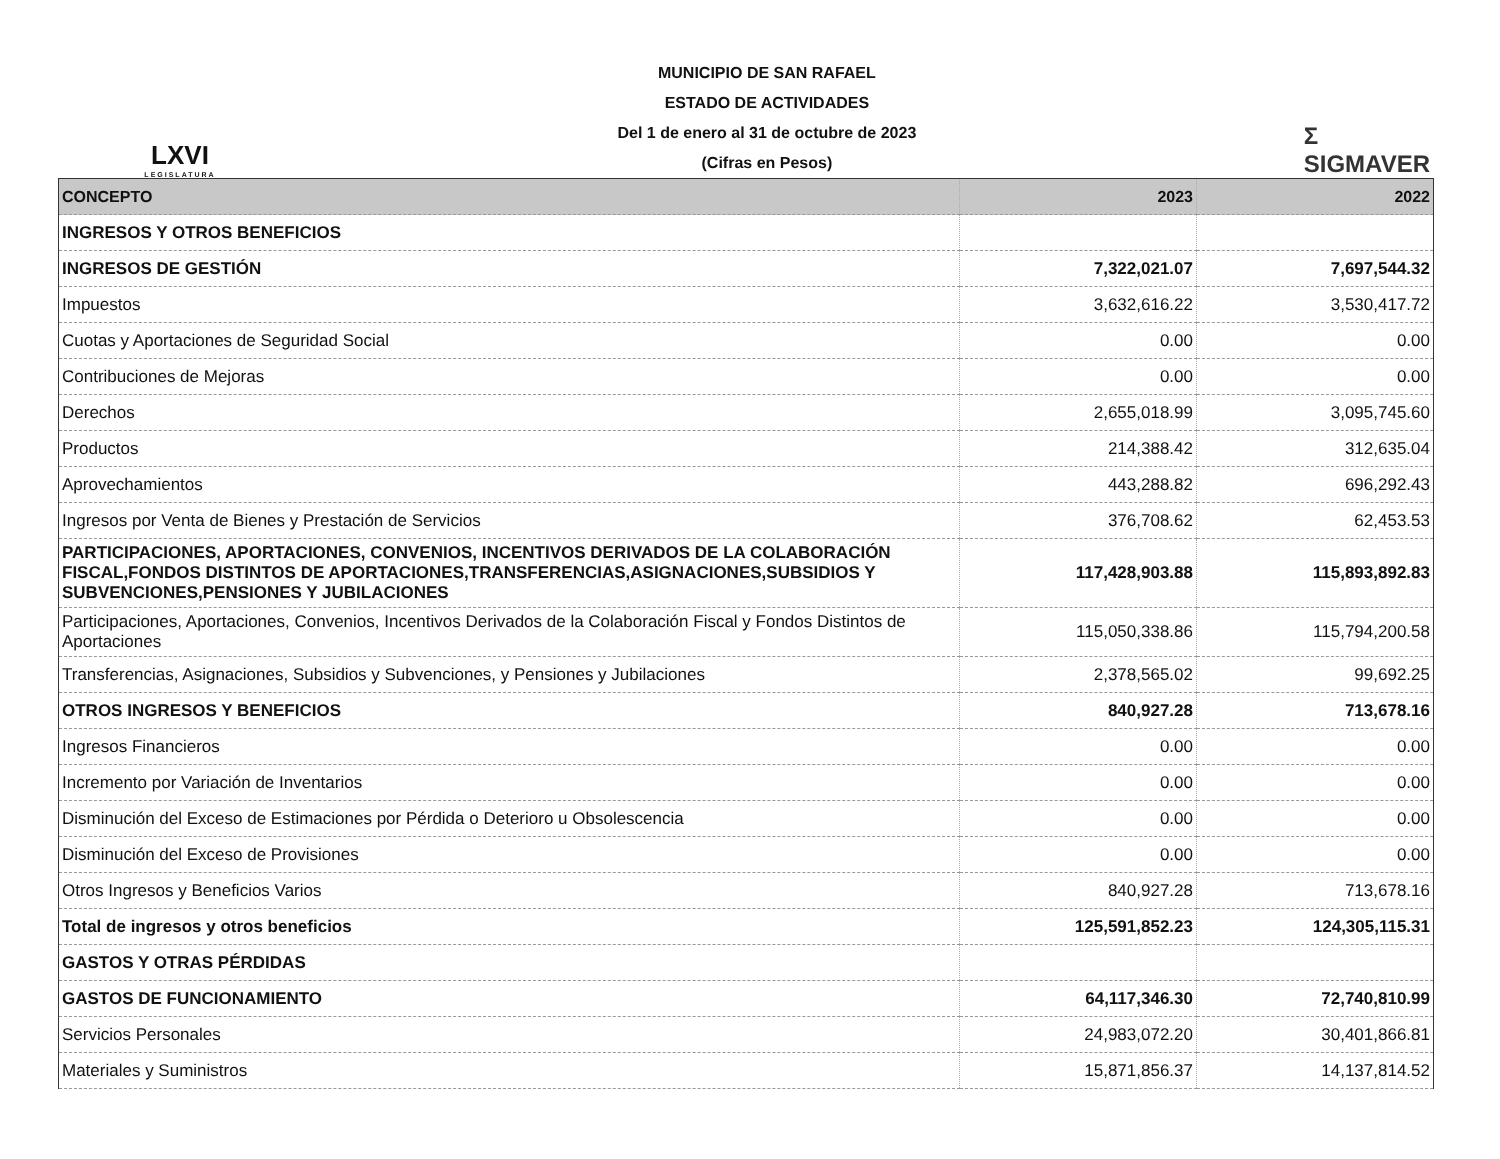LXVI
LEGISLATURA
MUNICIPIO DE SAN RAFAEL
ESTADO DE ACTIVIDADES
Del 1 de enero al 31 de octubre de 2023
(Cifras en Pesos)
Σ
SIGMAVER
| CONCEPTO | 2023 | 2022 |
| --- | --- | --- |
| INGRESOS Y OTROS BENEFICIOS | | |
| INGRESOS DE GESTIÓN | 7,322,021.07 | 7,697,544.32 |
| Impuestos | 3,632,616.22 | 3,530,417.72 |
| Cuotas y Aportaciones de Seguridad Social | 0.00 | 0.00 |
| Contribuciones de Mejoras | 0.00 | 0.00 |
| Derechos | 2,655,018.99 | 3,095,745.60 |
| Productos | 214,388.42 | 312,635.04 |
| Aprovechamientos | 443,288.82 | 696,292.43 |
| Ingresos por Venta de Bienes y Prestación de Servicios | 376,708.62 | 62,453.53 |
| PARTICIPACIONES, APORTACIONES, CONVENIOS, INCENTIVOS DERIVADOS DE LA COLABORACIÓN FISCAL,FONDOS DISTINTOS DE APORTACIONES,TRANSFERENCIAS,ASIGNACIONES,SUBSIDIOS Y SUBVENCIONES,PENSIONES Y JUBILACIONES | 117,428,903.88 | 115,893,892.83 |
| Participaciones, Aportaciones, Convenios, Incentivos Derivados de la Colaboración Fiscal y Fondos Distintos de Aportaciones | 115,050,338.86 | 115,794,200.58 |
| Transferencias, Asignaciones, Subsidios y Subvenciones, y Pensiones y Jubilaciones | 2,378,565.02 | 99,692.25 |
| OTROS INGRESOS Y BENEFICIOS | 840,927.28 | 713,678.16 |
| Ingresos Financieros | 0.00 | 0.00 |
| Incremento por Variación de Inventarios | 0.00 | 0.00 |
| Disminución del Exceso de Estimaciones por Pérdida o Deterioro u Obsolescencia | 0.00 | 0.00 |
| Disminución del Exceso de Provisiones | 0.00 | 0.00 |
| Otros Ingresos y Beneficios Varios | 840,927.28 | 713,678.16 |
| Total de ingresos y otros beneficios | 125,591,852.23 | 124,305,115.31 |
| GASTOS Y OTRAS PÉRDIDAS | | |
| GASTOS DE FUNCIONAMIENTO | 64,117,346.30 | 72,740,810.99 |
| Servicios Personales | 24,983,072.20 | 30,401,866.81 |
| Materiales y Suministros | 15,871,856.37 | 14,137,814.52 |